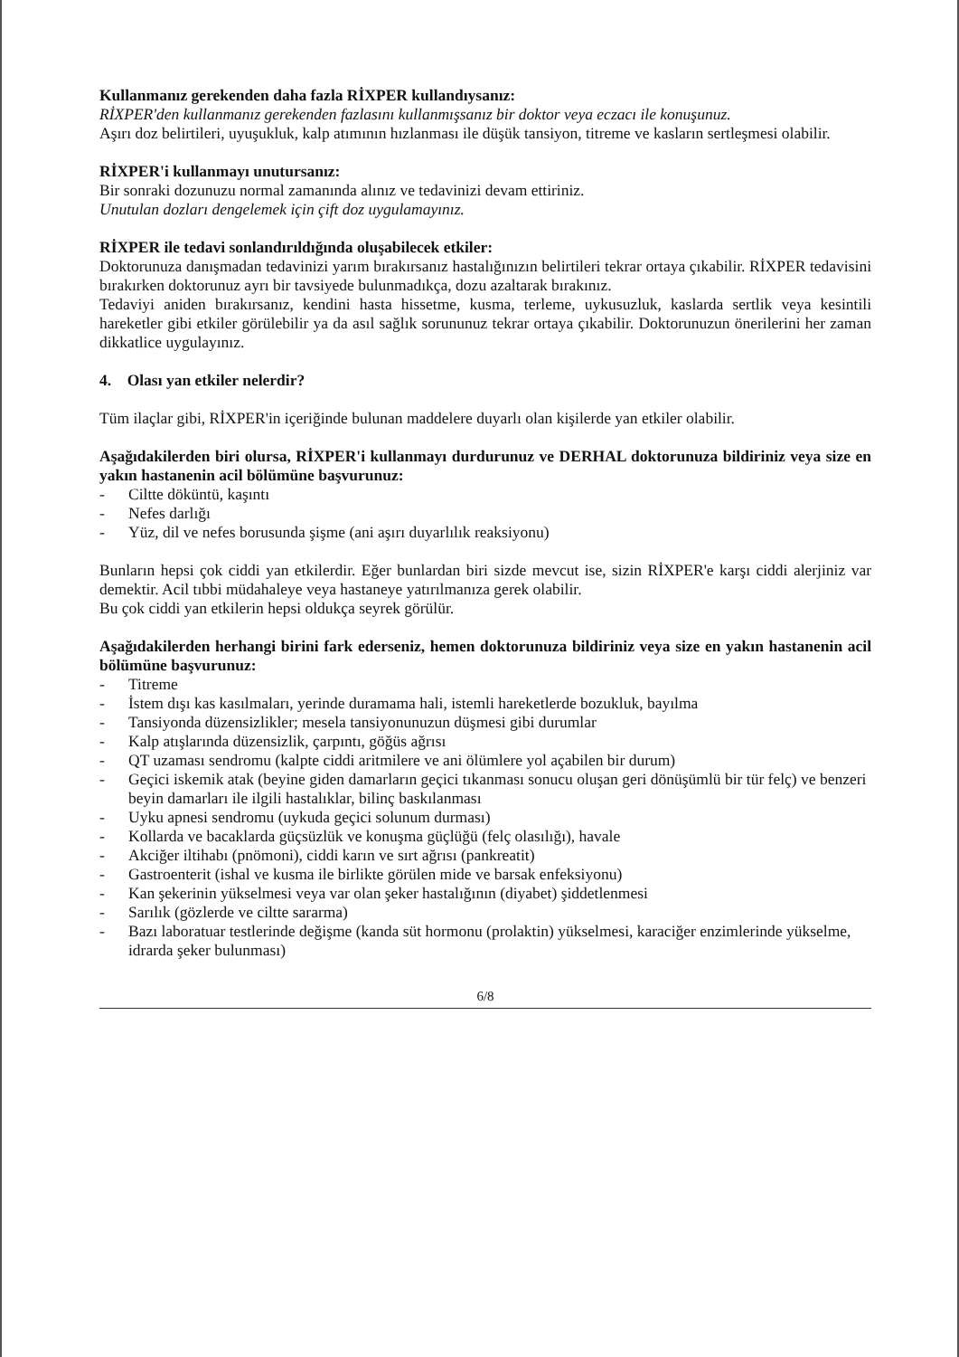Kullanmanız gerekenden daha fazla RİXPER kullandıysanız:
RİXPER'den kullanmanız gerekenden fazlasını kullanmışsanız bir doktor veya eczacı ile konuşunuz.
Aşırı doz belirtileri, uyuşukluk, kalp atımının hızlanması ile düşük tansiyon, titreme ve kasların sertleşmesi olabilir.
RİXPER'i kullanmayı unutursanız:
Bir sonraki dozunuzu normal zamanında alınız ve tedavinizi devam ettiriniz.
Unutulan dozları dengelemek için çift doz uygulamayınız.
RİXPER ile tedavi sonlandırıldığında oluşabilecek etkiler:
Doktorunuza danışmadan tedavinizi yarım bırakırsanız hastalığınızın belirtileri tekrar ortaya çıkabilir. RİXPER tedavisini bırakırken doktorunuz ayrı bir tavsiyede bulunmadıkça, dozu azaltarak bırakınız.
Tedaviyi aniden bırakırsanız, kendini hasta hissetme, kusma, terleme, uykusuzluk, kaslarda sertlik veya kesintili hareketler gibi etkiler görülebilir ya da asıl sağlık sorununuz tekrar ortaya çıkabilir. Doktorunuzun önerilerini her zaman dikkatlice uygulayınız.
4. Olası yan etkiler nelerdir?
Tüm ilaçlar gibi, RİXPER'in içeriğinde bulunan maddelere duyarlı olan kişilerde yan etkiler olabilir.
Aşağıdakilerden biri olursa, RİXPER'i kullanmayı durdurunuz ve DERHAL doktorunuza bildiriniz veya size en yakın hastanenin acil bölümüne başvurunuz:
- Ciltte döküntü, kaşıntı
- Nefes darlığı
- Yüz, dil ve nefes borusunda şişme (ani aşırı duyarlılık reaksiyonu)
Bunların hepsi çok ciddi yan etkilerdir. Eğer bunlardan biri sizde mevcut ise, sizin RİXPER'e karşı ciddi alerjiniz var demektir. Acil tıbbi müdahaleye veya hastaneye yatırılmanıza gerek olabilir.
Bu çok ciddi yan etkilerin hepsi oldukça seyrek görülür.
Aşağıdakilerden herhangi birini fark ederseniz, hemen doktorunuza bildiriniz veya size en yakın hastanenin acil bölümüne başvurunuz:
- Titreme
- İstem dışı kas kasılmaları, yerinde duramama hali, istemli hareketlerde bozukluk, bayılma
- Tansiyonda düzensizlikler; mesela tansiyonunuzun düşmesi gibi durumlar
- Kalp atışlarında düzensizlik, çarpıntı, göğüs ağrısı
- QT uzaması sendromu (kalpte ciddi aritmilere ve ani ölümlere yol açabilen bir durum)
- Geçici iskemik atak (beyine giden damarların geçici tıkanması sonucu oluşan geri dönüşümlü bir tür felç) ve benzeri beyin damarları ile ilgili hastalıklar, bilinç baskılanması
- Uyku apnesi sendromu (uykuda geçici solunum durması)
- Kollarda ve bacaklarda güçsüzlük ve konuşma güçlüğü (felç olasılığı), havale
- Akciğer iltihabı (pnömoni), ciddi karın ve sırt ağrısı (pankreatit)
- Gastroenterit (ishal ve kusma ile birlikte görülen mide ve barsak enfeksiyonu)
- Kan şekerinin yükselmesi veya var olan şeker hastalığının (diyabet) şiddetlenmesi
- Sarılık (gözlerde ve ciltte sararma)
- Bazı laboratuar testlerinde değişme (kanda süt hormonu (prolaktin) yükselmesi, karaciğer enzimlerinde yükselme, idrarda şeker bulunması)
6/8